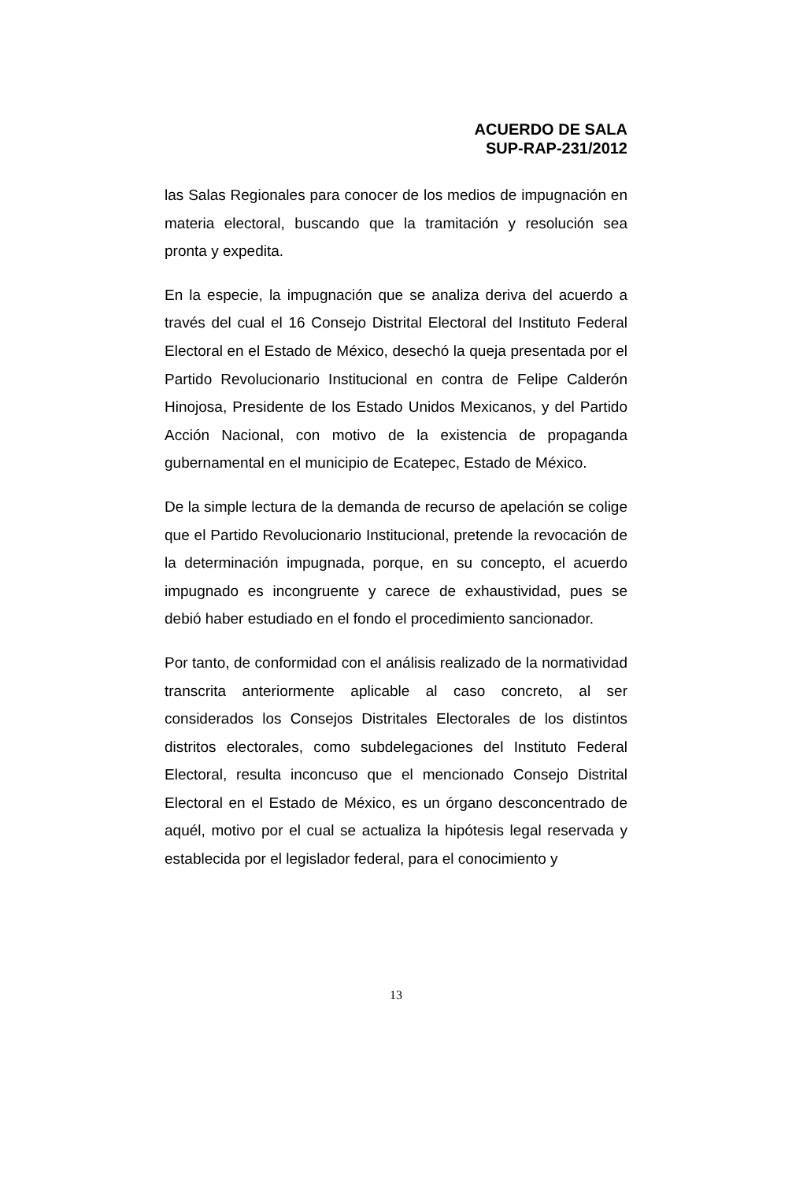ACUERDO DE SALA
SUP-RAP-231/2012
las Salas Regionales para conocer de los medios de impugnación en materia electoral, buscando que la tramitación y resolución sea pronta y expedita.
En la especie, la impugnación que se analiza deriva del acuerdo a través del cual el 16 Consejo Distrital Electoral del Instituto Federal Electoral en el Estado de México, desechó la queja presentada por el Partido Revolucionario Institucional en contra de Felipe Calderón Hinojosa, Presidente de los Estado Unidos Mexicanos, y del Partido Acción Nacional, con motivo de la existencia de propaganda gubernamental en el municipio de Ecatepec, Estado de México.
De la simple lectura de la demanda de recurso de apelación se colige que el Partido Revolucionario Institucional, pretende la revocación de la determinación impugnada, porque, en su concepto, el acuerdo impugnado es incongruente y carece de exhaustividad, pues se debió haber estudiado en el fondo el procedimiento sancionador.
Por tanto, de conformidad con el análisis realizado de la normatividad transcrita anteriormente aplicable al caso concreto, al ser considerados los Consejos Distritales Electorales de los distintos distritos electorales, como subdelegaciones del Instituto Federal Electoral, resulta inconcuso que el mencionado Consejo Distrital Electoral en el Estado de México, es un órgano desconcentrado de aquél, motivo por el cual se actualiza la hipótesis legal reservada y establecida por el legislador federal, para el conocimiento y
13